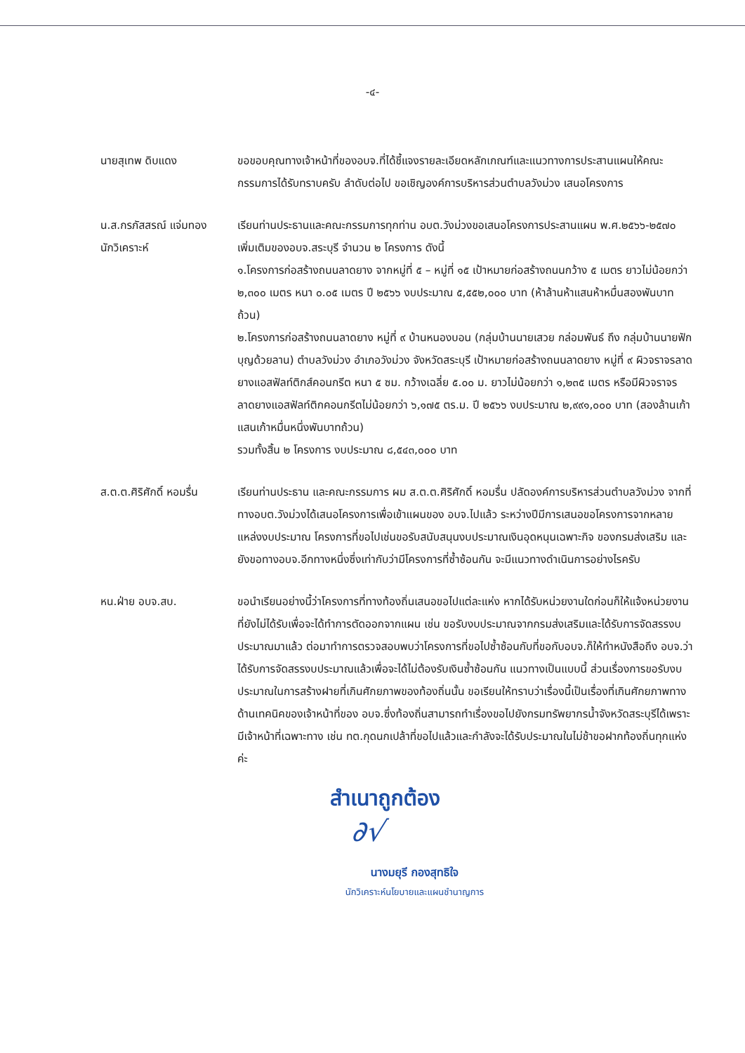-๔-
นายสุเทพ ดิบแดง ขอขอบคุณทางเจ้าหน้าที่ของอบจ.ที่ได้ชี้แจงรายละเอียดหลักเกณฑ์และแนวทางการประสานแผนให้คณะกรรมการได้รับทราบครับ ลำดับต่อไป ขอเชิญองค์การบริหารส่วนตำบลวังม่วง เสนอโครงการ
น.ส.กรภัสสรณ์ แจ่มทอง
นักวิเคราะห์
เรียนท่านประธานและคณะกรรมการทุกท่าน อบต.วังม่วงขอเสนอโครงการประสานแผน พ.ศ.๒๕๖๖-๒๕๗๐ เพิ่มเติมของอบจ.สระบุรี จำนวน ๒ โครงการ ดังนี้
๑.โครงการก่อสร้างถนนลาดยาง จากหมู่ที่ ๕ – หมู่ที่ ๑๕ เป้าหมายก่อสร้างถนนกว้าง ๕ เมตร ยาวไม่น้อยกว่า ๒,๓๐๐ เมตร หนา ๐.๐๕ เมตร ปี ๒๕๖๖ งบประมาณ ๕,๕๕๒,๐๐๐ บาท (ห้าล้านห้าแสนห้าหมื่นสองพันบาทถ้วน)
๒.โครงการก่อสร้างถนนลาดยาง หมู่ที่ ๙ บ้านหนองบอน (กลุ่มบ้านนายเสวย กล่อมพันธ์ ถึง กลุ่มบ้านนายฟัก บุญด้วยลาน) ตำบลวังม่วง อำเภอวังม่วง จังหวัดสระบุรี เป้าหมายก่อสร้างถนนลาดยาง หมู่ที่ ๙ ผิวจราจรลาดยางแอสฟัลท์ติกส์คอนกรีต หนา ๕ ซม. กว้างเฉลี่ย ๕.๐๐ ม. ยาวไม่น้อยกว่า ๑,๒๓๕ เมตร หรือมีผิวจราจรลาดยางแอสฟัลท์ติกคอนกรีตไม่น้อยกว่า ๖,๑๗๕ ตร.ม. ปี ๒๕๖๖ งบประมาณ ๒,๙๙๑,๐๐๐ บาท (สองล้านเก้าแสนเก้าหมื่นหนึ่งพันบาทถ้วน)
รวมทั้งสิ้น ๒ โครงการ งบประมาณ ๘,๕๔๓,๐๐๐ บาท
ส.ต.ต.ศิริศักดิ์ หอมรื่น
เรียนท่านประธาน และคณะกรรมการ ผม ส.ต.ต.ศิริศักดิ์ หอมรื่น ปลัดองค์การบริหารส่วนตำบลวังม่วง จากที่ทางอบต.วังม่วงได้เสนอโครงการเพื่อเข้าแผนของ อบจ.ไปแล้ว ระหว่างปีมีการเสนอขอโครงการจากหลายแหล่งงบประมาณ โครงการที่ขอไปเช่นขอรับสนับสนุนงบประมาณเงินอุดหนุนเฉพาะกิจ ของกรมส่งเสริม และยังขอทางอบจ.อีกทางหนึ่งซึ่งเท่ากับว่ามีโครงการที่ซ้ำซ้อนกัน จะมีแนวทางดำเนินการอย่างไรครับ
หน.ฝ่าย อบจ.สบ. ขอนำเรียนอย่างนี้ว่าโครงการที่ทางท้องถิ่นเสนอขอไปแต่ละแห่ง หากได้รับหน่วยงานใดก่อนก็ให้แจ้งหน่วยงานที่ยังไม่ได้รับเพื่อจะได้ทำการตัดออกจากแผน เช่น ขอรับงบประมาณจากกรมส่งเสริมและได้รับการจัดสรรงบประมาณมาแล้ว ต่อมาทำการตรวจสอบพบว่าโครงการที่ขอไปซ้ำซ้อนกับที่ขอกับอบจ.ก็ให้ทำหนังสือถึง อบจ.ว่าได้รับการจัดสรรงบประมาณแล้วเพื่อจะได้ไม่ต้องรับเงินซ้ำซ้อนกัน แนวทางเป็นแบบนี้ ส่วนเรื่องการขอรับงบประมาณในการสร้างฝายที่เกินศักยภาพของท้องถิ่นนั้น ขอเรียนให้ทราบว่าเรื่องนี้เป็นเรื่องที่เกินศักยภาพทางด้านเทคนิคของเจ้าหน้าที่ของ อบจ.ซึ่งท้องถิ่นสามารถทำเรื่องขอไปยังกรมทรัพยากรน้ำจังหวัดสระบุรีได้เพราะมีเจ้าหน้าที่เฉพาะทาง เช่น ทต.กุดนกเปล้าที่ขอไปแล้วและกำลังจะได้รับประมาณในไม่ช้าขอฝากท้องถิ่นทุกแห่งค่ะ
สำเนาถูกต้อง
∂√
นางมยุรี กองสุทธิใจ
นักวิเคราะห์นโยบายและแผนชำนาญการ